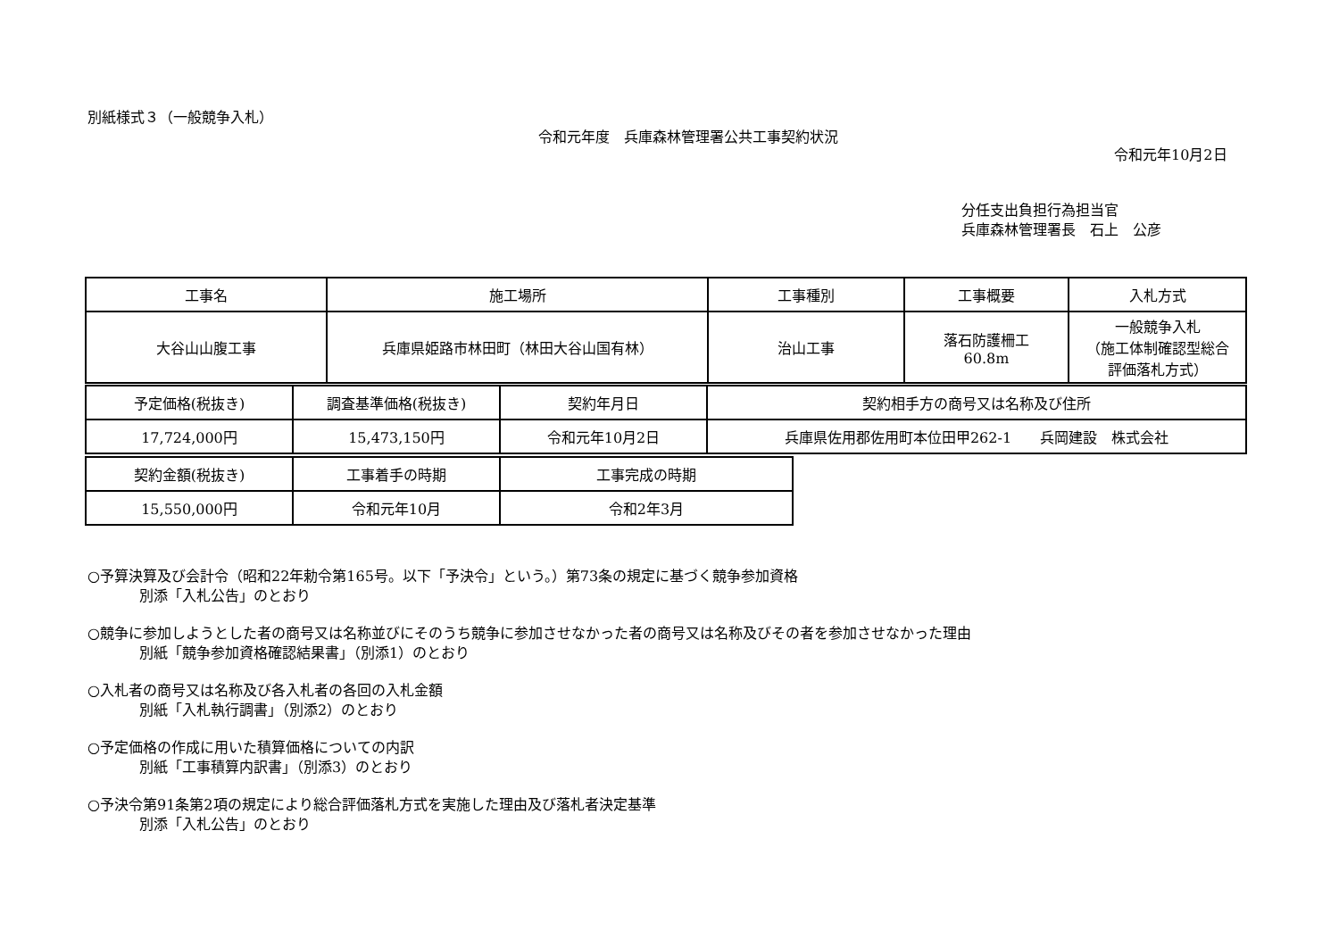別紙様式３（一般競争入札）
令和元年度　兵庫森林管理署公共工事契約状況
令和元年10月2日
分任支出負担行為担当官
兵庫森林管理署長　石上　公彦
| 工事名 | 施工場所 | 工事種別 | 工事概要 | 入札方式 |
| 大谷山山腹工事 | 兵庫県姫路市林田町（林田大谷山国有林） | 治山工事 | 落石防護柵工 60.8m | 一般競争入札 （施工体制確認型総合 評価落札方式） |
| 予定価格(税抜き) | 調査基準価格(税抜き) | 契約年月日 | 契約相手方の商号又は名称及び住所 |
| 17,724,000円 | 15,473,150円 | 令和元年10月2日 | 兵庫県佐用郡佐用町本位田甲262-1 兵岡建設 株式会社 |
| 契約金額(税抜き) | 工事着手の時期 | 工事完成の時期 |
| 15,550,000円 | 令和元年10月 | 令和2年3月 |
○予算決算及び会計令（昭和22年勅令第165号。以下「予決令」という。）第73条の規定に基づく競争参加資格
別添「入札公告」のとおり
○競争に参加しようとした者の商号又は名称並びにそのうち競争に参加させなかった者の商号又は名称及びその者を参加させなかった理由
別紙「競争参加資格確認結果書」（別添1）のとおり
○入札者の商号又は名称及び各入札者の各回の入札金額
別紙「入札執行調書」（別添2）のとおり
○予定価格の作成に用いた積算価格についての内訳
別紙「工事積算内訳書」（別添3）のとおり
○予決令第91条第2項の規定により総合評価落札方式を実施した理由及び落札者決定基準
別添「入札公告」のとおり